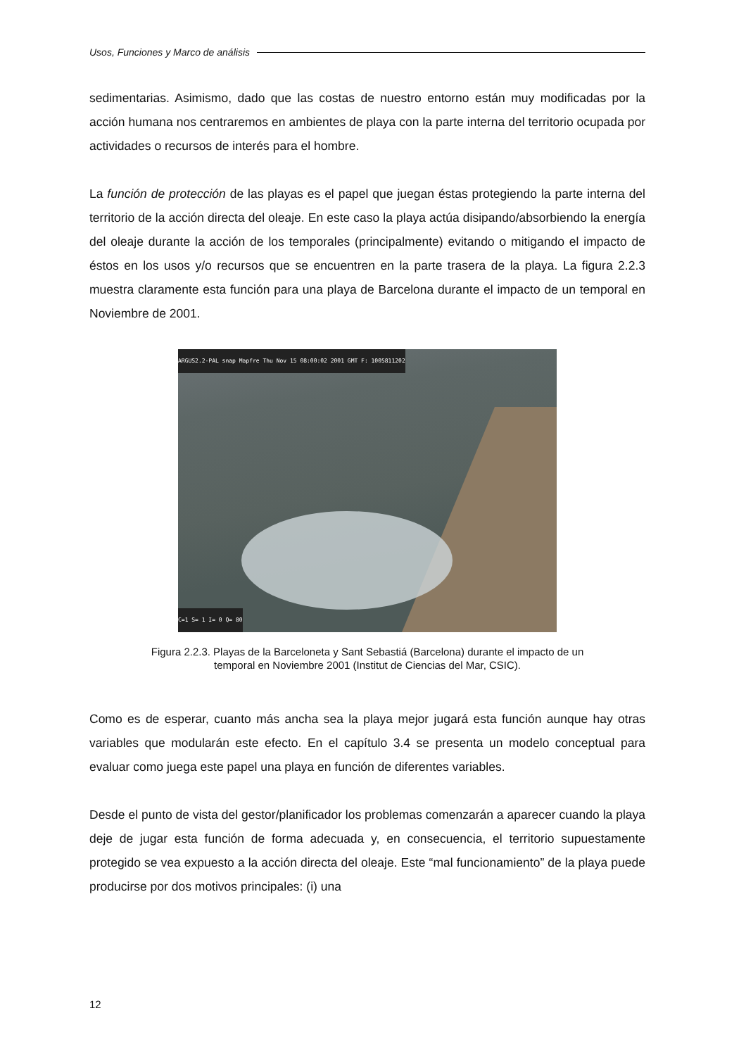Usos, Funciones y Marco de análisis
sedimentarias. Asimismo, dado que las costas de nuestro entorno están muy modificadas por la acción humana nos centraremos en ambientes de playa con la parte interna del territorio ocupada por actividades o recursos de interés para el hombre.
La función de protección de las playas es el papel que juegan éstas protegiendo la parte interna del territorio de la acción directa del oleaje. En este caso la playa actúa disipando/absorbiendo la energía del oleaje durante la acción de los temporales (principalmente) evitando o mitigando el impacto de éstos en los usos y/o recursos que se encuentren en la parte trasera de la playa. La figura 2.2.3 muestra claramente esta función para una playa de Barcelona durante el impacto de un temporal en Noviembre de 2001.
ARGUS2.2-PAL snap Mapfre Thu Nov 15 08:00:02 2001 GMT F: 1005811202
C=1 S= 1 I= 0 Q= 80
Figura 2.2.3. Playas de la Barceloneta y Sant Sebastiá (Barcelona) durante el impacto de un
temporal en Noviembre 2001 (Institut de Ciencias del Mar, CSIC).
Como es de esperar, cuanto más ancha sea la playa mejor jugará esta función aunque hay otras variables que modularán este efecto. En el capítulo 3.4 se presenta un modelo conceptual para evaluar como juega este papel una playa en función de diferentes variables.
Desde el punto de vista del gestor/planificador los problemas comenzarán a aparecer cuando la playa deje de jugar esta función de forma adecuada y, en consecuencia, el territorio supuestamente protegido se vea expuesto a la acción directa del oleaje. Este “mal funcionamiento” de la playa puede producirse por dos motivos principales: (i) una
12